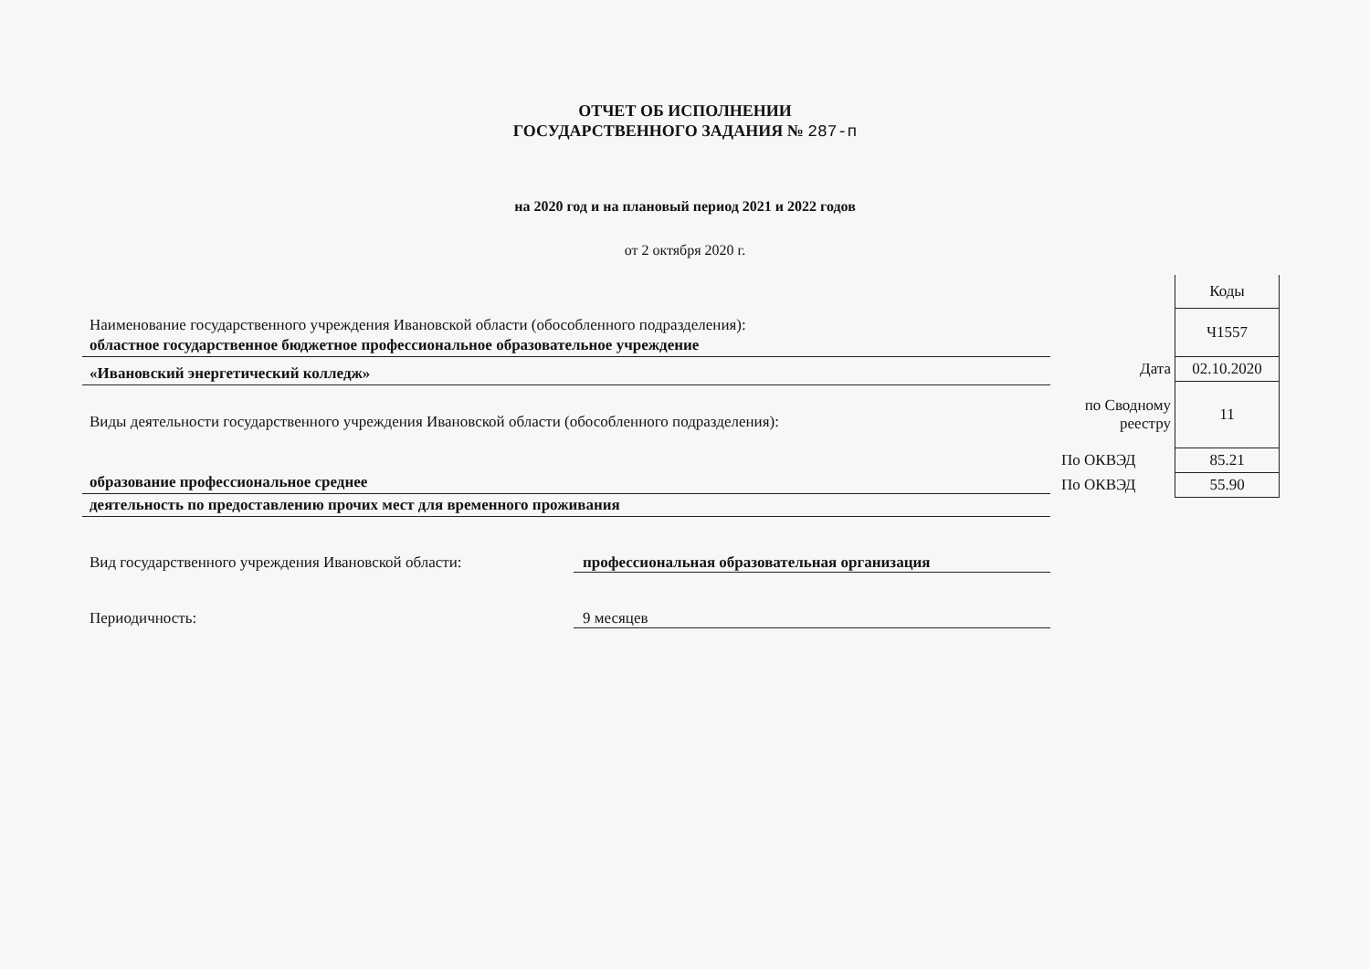ОТЧЕТ ОБ ИСПОЛНЕНИИ
ГОСУДАРСТВЕННОГО ЗАДАНИЯ № 287-п
на 2020 год и на плановый период 2021 и 2022 годов
от 2 октября 2020 г.
Наименование государственного учреждения Ивановской области (обособленного подразделения):
областное государственное бюджетное профессиональное образовательное учреждение
«Ивановский энергетический колледж»
Виды деятельности государственного учреждения Ивановской области (обособленного подразделения):
образование профессиональное среднее
деятельность по предоставлению прочих мест для временного проживания
Вид государственного учреждения Ивановской области: профессиональная образовательная организация
Периодичность: 9 месяцев
| | Коды |
| | Ч1557 |
| Дата | 02.10.2020 |
| по Сводному реестру | 11 |
| По ОКВЭД | 85.21 |
| По ОКВЭД | 55.90 |